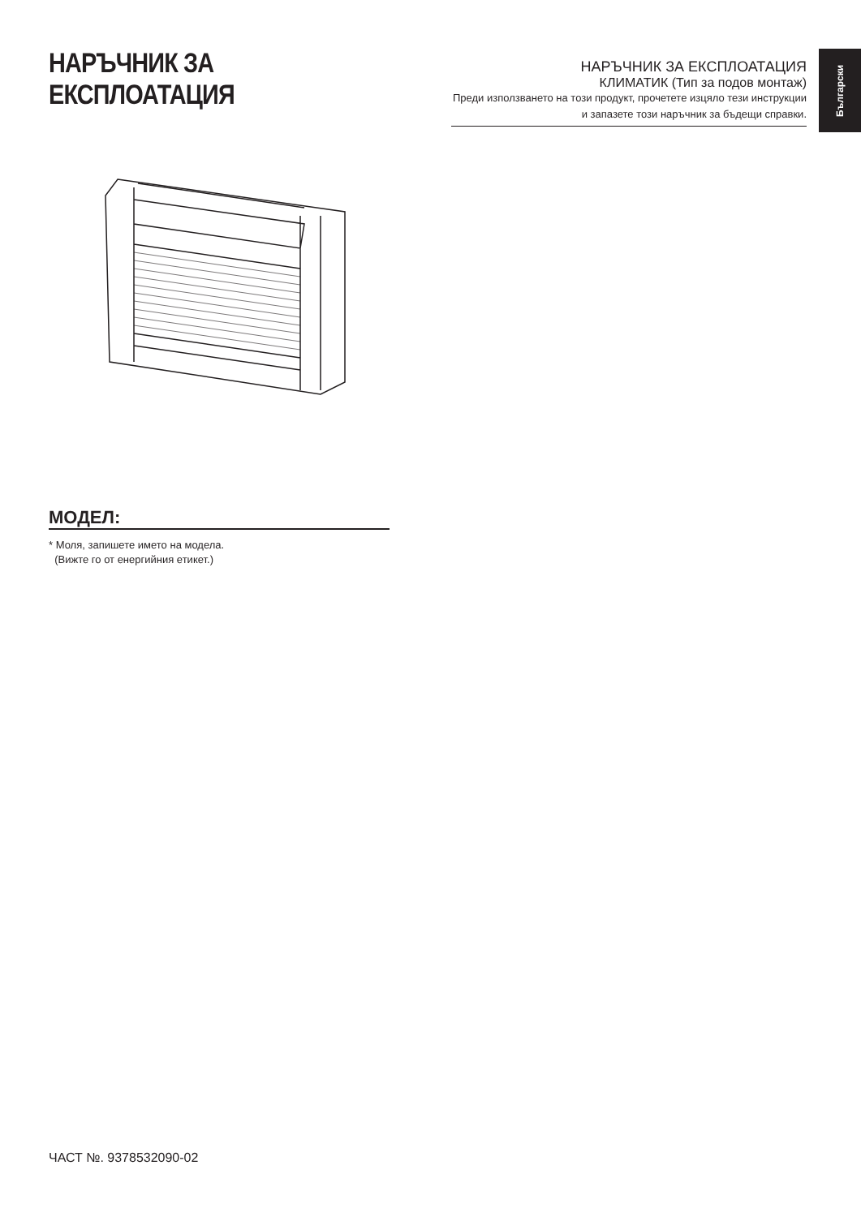Български
НАРЪЧНИК ЗА ЕКСПЛОАТАЦИЯ
НАРЪЧНИК ЗА ЕКСПЛОАТАЦИЯ
КЛИМАТИК (Тип за подов монтаж)
Преди използването на този продукт, прочетете изцяло тези инструкции и запазете този наръчник за бъдещи справки.
МОДЕЛ:
* Моля, запишете името на модела.
(Вижте го от енергийния етикет.)
ЧАСТ №. 9378532090-02